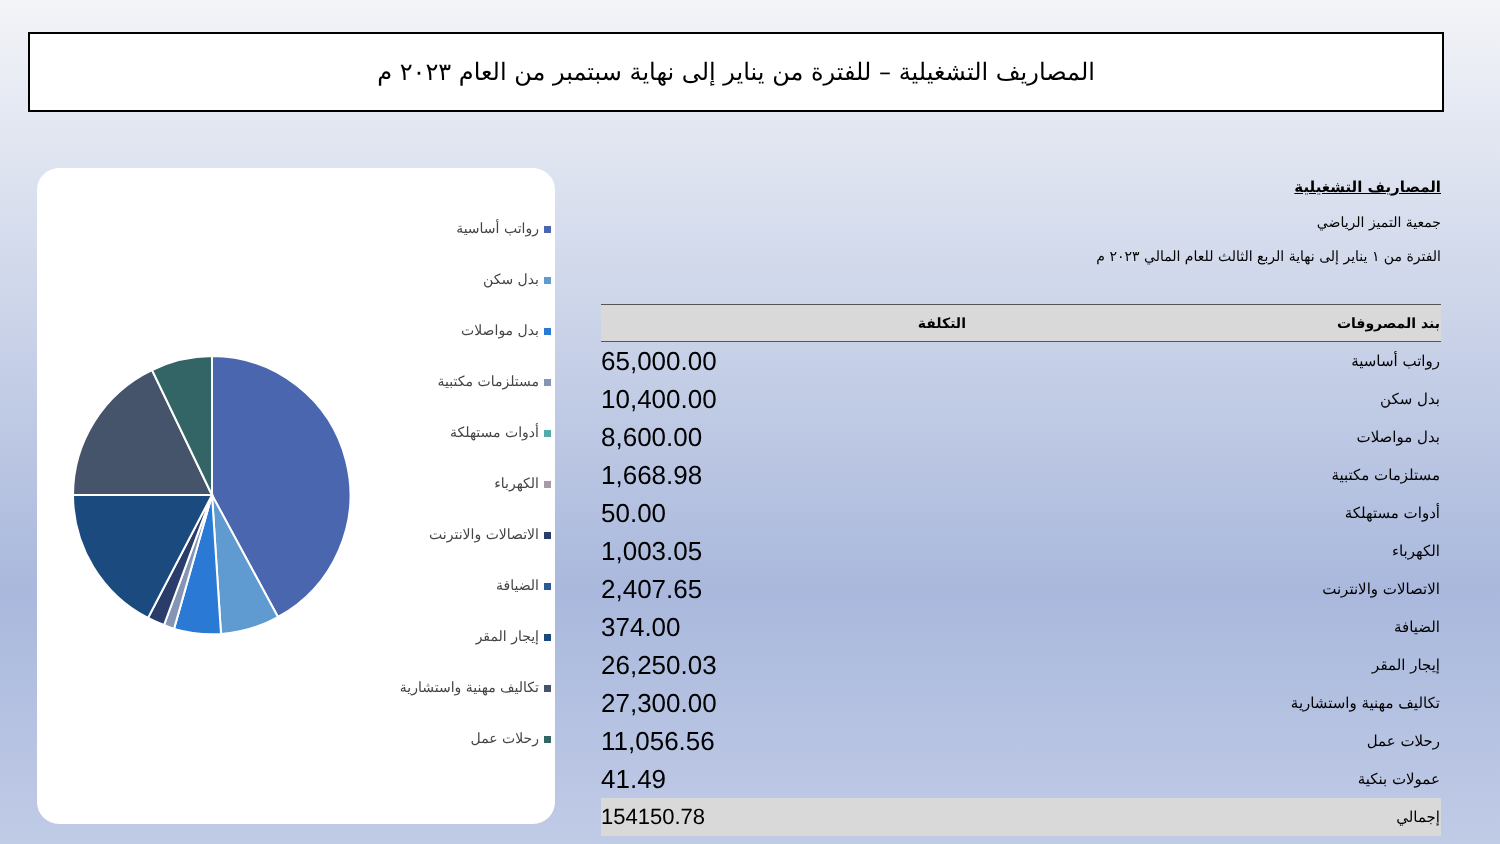المصاريف التشغيلية – للفترة من يناير إلى نهاية سبتمبر من العام ٢٠٢٣ م
رواتب أساسية
بدل سكن
بدل مواصلات
مستلزمات مكتبية
أدوات مستهلكة
الكهرباء
الاتصالات والانترنت
الضيافة
إيجار المقر
تكاليف مهنية واستشارية
رحلات عمل
المصاريف التشغيلية
جمعية التميز الرياضي
الفترة من ١ يناير إلى نهاية الربع الثالث للعام المالي ٢٠٢٣ م
| بند المصروفات | التكلفة |
| --- | --- |
| رواتب أساسية | 65,000.00 |
| بدل سكن | 10,400.00 |
| بدل مواصلات | 8,600.00 |
| مستلزمات مكتبية | 1,668.98 |
| أدوات مستهلكة | 50.00 |
| الكهرباء | 1,003.05 |
| الاتصالات والانترنت | 2,407.65 |
| الضيافة | 374.00 |
| إيجار المقر | 26,250.03 |
| تكاليف مهنية واستشارية | 27,300.00 |
| رحلات عمل | 11,056.56 |
| عمولات بنكية | 41.49 |
| إجمالي | 154150.78 |